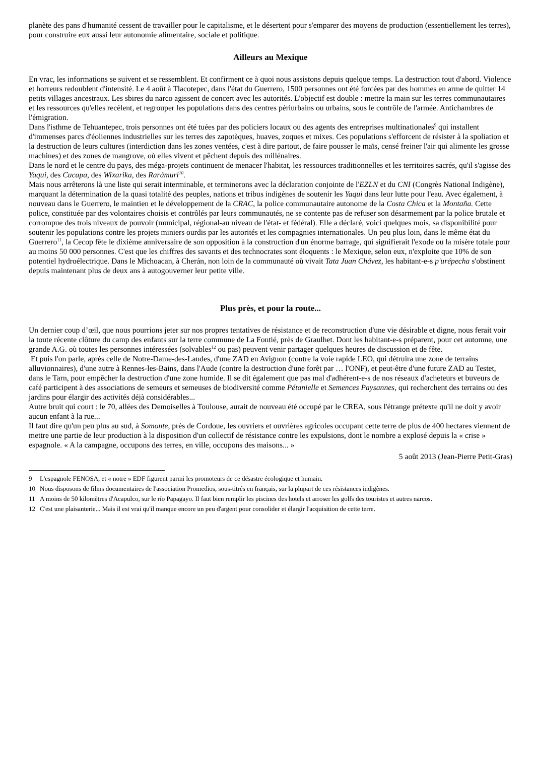planète des pans d'humanité cessent de travailler pour le capitalisme, et le désertent pour s'emparer des moyens de production (essentiellement les terres), pour construire eux aussi leur autonomie alimentaire, sociale et politique.
Ailleurs au Mexique
En vrac, les informations se suivent et se ressemblent. Et confirment ce à quoi nous assistons depuis quelque temps. La destruction tout d'abord. Violence et horreurs redoublent d'intensité. Le 4 août à Tlacotepec, dans l'état du Guerrero, 1500 personnes ont été forcées par des hommes en arme de quitter 14 petits villages ancestraux. Les sbires du narco agissent de concert avec les autorités. L'objectif est double : mettre la main sur les terres communautaires et les ressources qu'elles recèlent, et regrouper les populations dans des centres périurbains ou urbains, sous le contrôle de l'armée. Antichambres de l'émigration.
Dans l'isthme de Tehuantepec, trois personnes ont été tuées par des policiers locaux ou des agents des entreprises multinationales<sup>9</sup> qui installent d'immenses parcs d'éoliennes industrielles sur les terres des zapotèques, huaves, zoques et mixes. Ces populations s'efforcent de résister à la spoliation et la destruction de leurs cultures (interdiction dans les zones ventées, c'est à dire partout, de faire pousser le maïs, censé freiner l'air qui alimente les grosse machines) et des zones de mangrove, où elles vivent et pêchent depuis des millénaires.
Dans le nord et le centre du pays, des méga-projets continuent de menacer l'habitat, les ressources traditionnelles et les territoires sacrés, qu'il s'agisse des Yaqui, des Cucapa, des Wixarika, des Rarámuri<sup>10</sup>.
Mais nous arrêterons là une liste qui serait interminable, et terminerons avec la déclaration conjointe de l'EZLN et du CNI (Congrès National Indigène), marquant la détermination de la quasi totalité des peuples, nations et tribus indigènes de soutenir les Yaqui dans leur lutte pour l'eau. Avec également, à nouveau dans le Guerrero, le maintien et le développement de la CRAC, la police communautaire autonome de la Costa Chica et la Montaña. Cette police, constituée par des volontaires choisis et contrôlés par leurs communautés, ne se contente pas de refuser son désarmement par la police brutale et corrompue des trois niveaux de pouvoir (municipal, régional-au niveau de l'état- et fédéral). Elle a déclaré, voici quelques mois, sa disponibilité pour soutenir les populations contre les projets miniers ourdis par les autorités et les compagnies internationales. Un peu plus loin, dans le même état du Guerrero<sup>11</sup>, la Cecop fête le dixième anniversaire de son opposition à la construction d'un énorme barrage, qui signifierait l'exode ou la misère totale pour au moins 50 000 personnes. C'est que les chiffres des savants et des technocrates sont éloquents : le Mexique, selon eux, n'exploite que 10% de son potentiel hydroélectrique. Dans le Michoacan, à Cherán, non loin de la communauté où vivait Tata Juan Chávez, les habitant-e-s p'urépecha s'obstinent depuis maintenant plus de deux ans à autogouverner leur petite ville.
Plus près, et pour la route...
Un dernier coup d’œil, que nous pourrions jeter sur nos propres tentatives de résistance et de reconstruction d'une vie désirable et digne, nous ferait voir la toute récente clôture du camp des enfants sur la terre commune de La Fontié, près de Graulhet. Dont les habitant-e-s préparent, pour cet automne, une grande A.G. où toutes les personnes intéressées (solvables<sup>12</sup> ou pas) peuvent venir partager quelques heures de discussion et de fête.
Et puis l'on parle, après celle de Notre-Dame-des-Landes, d'une ZAD en Avignon (contre la voie rapide LEO, qui détruira une zone de terrains alluvionnaires), d'une autre à Rennes-les-Bains, dans l'Aude (contre la destruction d'une forêt par … l'ONF), et peut-être d'une future ZAD au Testet, dans le Tarn, pour empêcher la destruction d'une zone humide. Il se dit également que pas mal d'adhérent-e-s de nos réseaux d'acheteurs et buveurs de café participent à des associations de semeurs et semeuses de biodiversité comme Pétanielle et Semences Paysannes, qui recherchent des terrains ou des jardins pour élargir des activités déjà considérables...
Autre bruit qui court : le 70, allées des Demoiselles à Toulouse, aurait de nouveau été occupé par le CREA, sous l'étrange prétexte qu'il ne doit y avoir aucun enfant à la rue...
Il faut dire qu'un peu plus au sud, à Somonte, près de Cordoue, les ouvriers et ouvrières agricoles occupant cette terre de plus de 400 hectares viennent de mettre une partie de leur production à la disposition d'un collectif de résistance contre les expulsions, dont le nombre a explosé depuis la « crise » espagnole. « A la campagne, occupons des terres, en ville, occupons des maisons... »
5 août 2013 (Jean-Pierre Petit-Gras)
9 L'espagnole FENOSA, et « notre » EDF figurent parmi les promoteurs de ce désastre écologique et humain.
10 Nous disposons de films documentaires de l'association Promedios, sous-titrés en français, sur la plupart de ces résistances indigènes.
11 A moins de 50 kilomètres d'Acapulco, sur le río Papagayo. Il faut bien remplir les piscines des hotels et arroser les golfs des touristes et autres narcos.
12 C'est une plaisanterie... Mais il est vrai qu'il manque encore un peu d'argent pour consolider et élargir l'acquisition de cette terre.